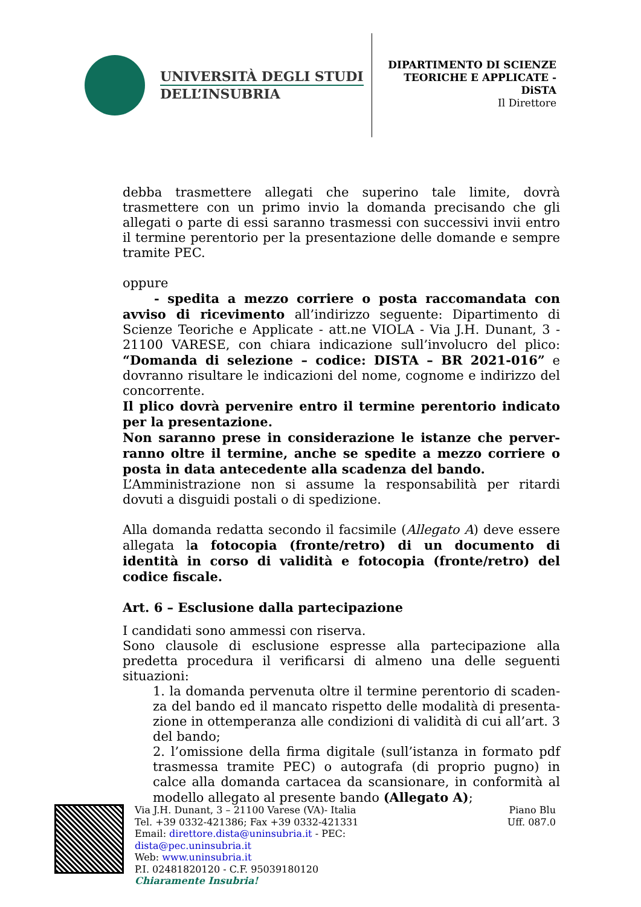UNIVERSITÀ DEGLI STUDI
DELL’INSUBRIA
DIPARTIMENTO DI SCIENZE
TEORICHE E APPLICATE -
DiSTA
Il Direttore
debba trasmettere allegati che superino tale limite, dovrà trasmettere con un primo invio la domanda precisando che gli allegati o parte di essi saranno trasmessi con successivi invii entro il termine perentorio per la presentazione delle domande e sempre tramite PEC.
oppure
- spedita a mezzo corriere o posta raccomandata con avviso di ricevimento all’indirizzo seguente: Dipartimento di Scienze Teoriche e Applicate - att.ne VIOLA - Via J.H. Dunant, 3 - 21100 VARESE, con chiara indicazione sull’involucro del plico: “Domanda di selezione – codice: DISTA – BR 2021-016” e dovranno risultare le indicazioni del nome, cognome e indirizzo del concorrente.
Il plico dovrà pervenire entro il termine perentorio indicato per la presentazione.
Non saranno prese in considerazione le istanze che perver-ranno oltre il termine, anche se spedite a mezzo corriere o posta in data antecedente alla scadenza del bando.
L’Amministrazione non si assume la responsabilità per ritardi dovuti a disguidi postali o di spedizione.
Alla domanda redatta secondo il facsimile (Allegato A) deve essere allegata la fotocopia (fronte/retro) di un documento di identità in corso di validità e fotocopia (fronte/retro) del codice fiscale.
Art. 6 – Esclusione dalla partecipazione
I candidati sono ammessi con riserva.
Sono clausole di esclusione espresse alla partecipazione alla predetta procedura il verificarsi di almeno una delle seguenti situazioni:
1. la domanda pervenuta oltre il termine perentorio di scaden-za del bando ed il mancato rispetto delle modalità di presenta-zione in ottemperanza alle condizioni di validità di cui all’art. 3 del bando;
2. l’omissione della firma digitale (sull’istanza in formato pdf trasmessa tramite PEC) o autografa (di proprio pugno) in calce alla domanda cartacea da scansionare, in conformità al modello allegato al presente bando (Allegato A);
Via J.H. Dunant, 3 – 21100 Varese (VA)- Italia
Tel. +39 0332-421386; Fax +39 0332-421331
Email: direttore.dista@uninsubria.it - PEC:
dista@pec.uninsubria.it
Web: www.uninsubria.it
P.I. 02481820120 - C.F. 95039180120
Chiaramente Insubria!
Piano Blu
Uff. 087.0